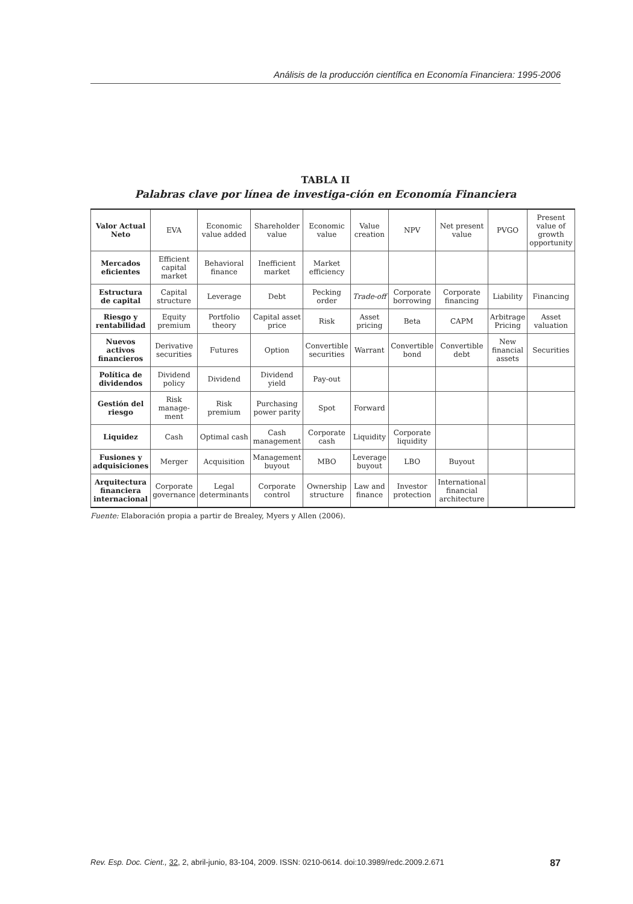Análisis de la producción científica en Economía Financiera: 1995-2006
TABLA II
Palabras clave por línea de investiga-ción en Economía Financiera
| Valor Actual Neto | EVA | Economic value added | Shareholder value | Economic value | Value creation | NPV | Net present value | PVGO | Present value of growth opportunity |
| --- | --- | --- | --- | --- | --- | --- | --- | --- | --- |
| Mercados eficientes | Efficient capital market | Behavioral finance | Inefficient market | Market efficiency | | | | | |
| Estructura de capital | Capital structure | Leverage | Debt | Pecking order | Trade-off | Corporate borrowing | Corporate financing | Liability | Financing |
| Riesgo y rentabilidad | Equity premium | Portfolio theory | Capital asset price | Risk | Asset pricing | Beta | CAPM | Arbitrage Pricing | Asset valuation |
| Nuevos activos financieros | Derivative securities | Futures | Option | Convertible securities | Warrant | Convertible bond | Convertible debt | New financial assets | Securities |
| Política de dividendos | Dividend policy | Dividend | Dividend yield | Pay-out | | | | | |
| Gestión del riesgo | Risk manage-ment | Risk premium | Purchasing power parity | Spot | Forward | | | | |
| Liquidez | Cash | Optimal cash | Cash management | Corporate cash | Liquidity | Corporate liquidity | | | |
| Fusiones y adquisiciones | Merger | Acquisition | Management buyout | MBO | Leverage buyout | LBO | Buyout | | |
| Arquitectura financiera internacional | Corporate governance | Legal determinants | Corporate control | Ownership structure | Law and finance | Investor protection | International financial architecture | | |
Fuente: Elaboración propia a partir de Brealey, Myers y Allen (2006).
Rev. Esp. Doc. Cient., 32, 2, abril-junio, 83-104, 2009. ISSN: 0210-0614. doi:10.3989/redc.2009.2.671 87